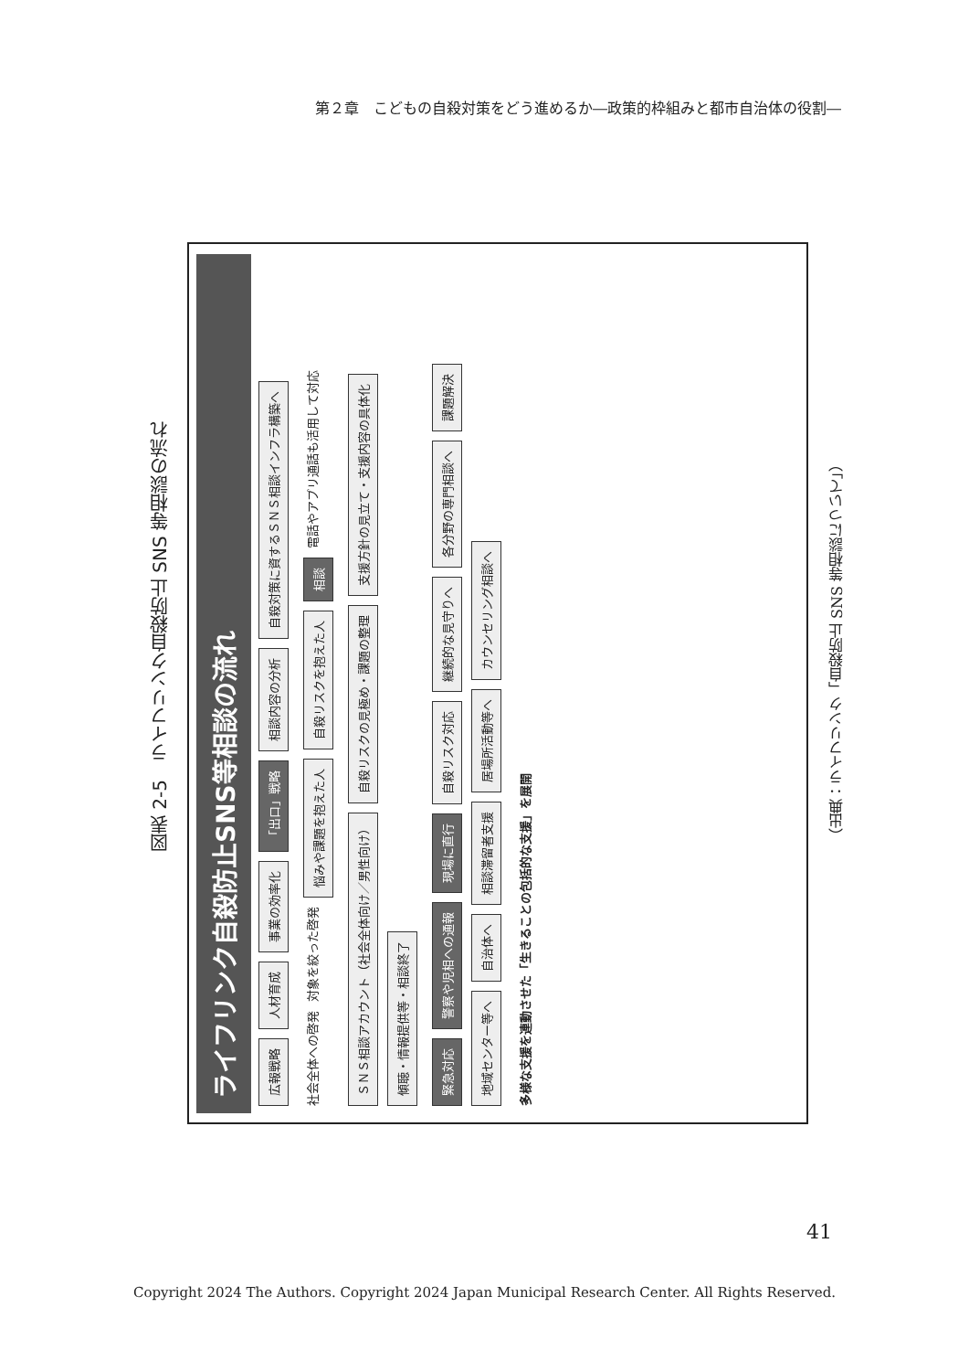第２章　こどもの自殺対策をどう進めるか―政策的枠組みと都市自治体の役割―
図表 2-5　ライフリンク自殺防止 SNS 等相談の流れ
ライフリンク自殺防止SNS等相談の流れ
広報戦略 人材育成 事業の効率化 「出口」戦略 相談内容の分析 自殺対策に資するＳＮＳ相談インフラ構築へ
社会全体への啓発 対象を絞った啓発 悩みや課題を抱えた人 自殺リスクを抱えた人 相談 電話やアプリ通話も活用して対応
ＳＮＳ相談アカウント（社会全体向け／男性向け） 自殺リスクの見極め・課題の整理 支援方針の見立て・支援内容の具体化 傾聴・情報提供等・相談終了
緊急対応 警察や児相への通報 現場に直行 自殺リスク対応 継続的な見守りへ 各分野の専門相談へ 課題解決 地域センター等へ 自治体へ 相談滞留者支援 居場所活動等へ カウンセリング相談へ
多様な支援を連動させた「生きることの包括的な支援」を展開
（出典：ライフリンク「自殺防止 SNS 等相談について」）
41
Copyright 2024 The Authors. Copyright 2024 Japan Municipal Research Center. All Rights Reserved.